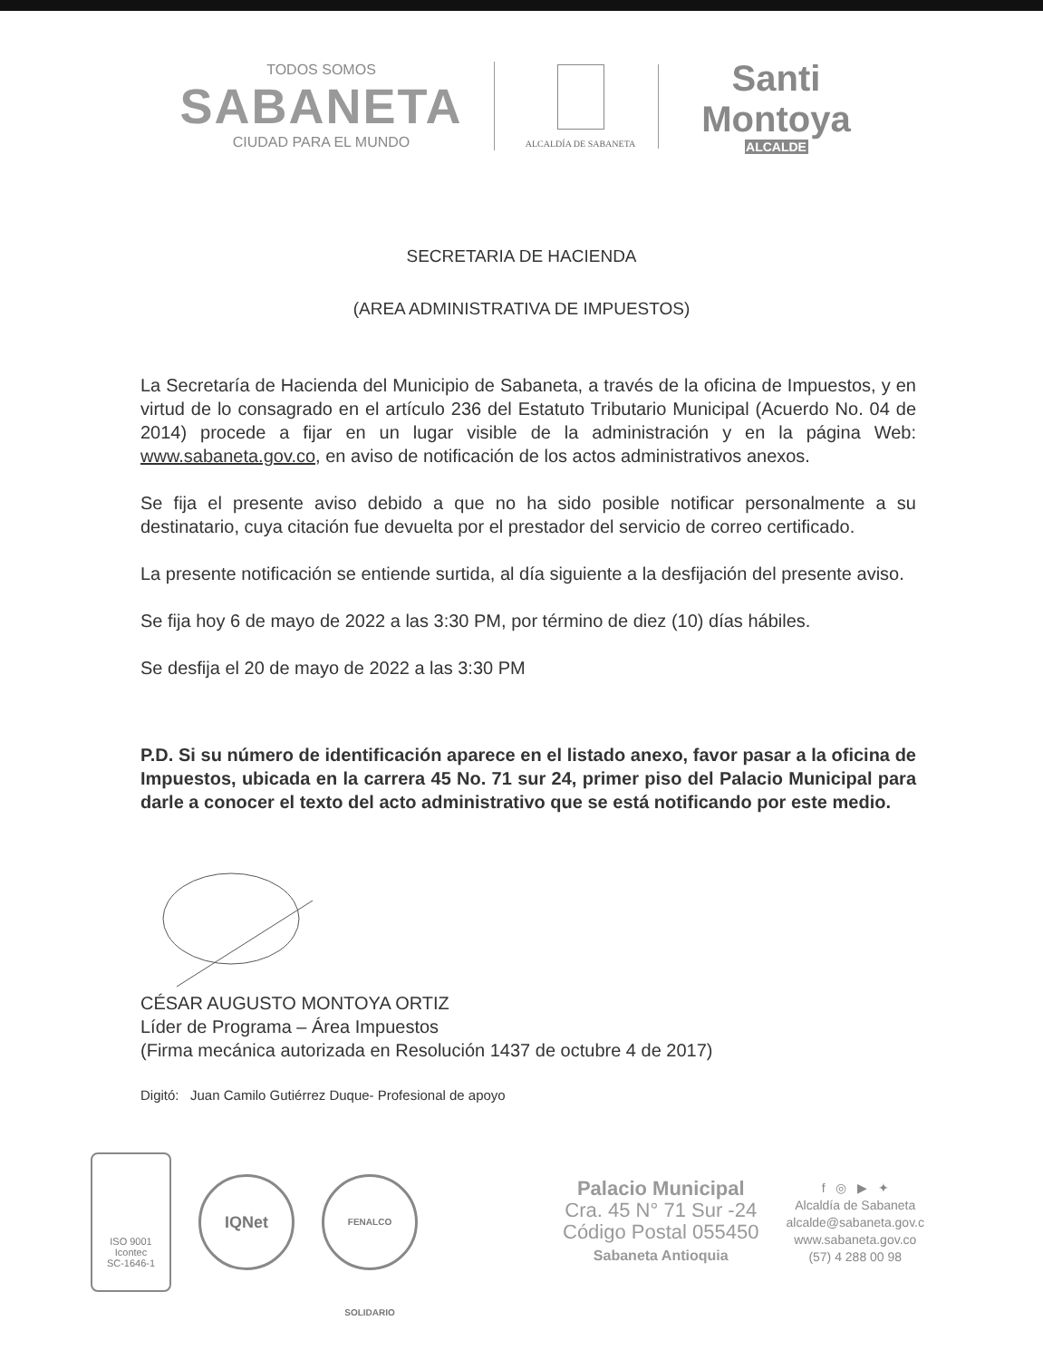TODOS SOMOS
SABANETA
CIUDAD PARA EL MUNDO
ALCALDÍA DE SABANETA
Santi Montoya
ALCALDE
SECRETARIA DE HACIENDA
(AREA ADMINISTRATIVA DE IMPUESTOS)
La Secretaría de Hacienda del Municipio de Sabaneta, a través de la oficina de Impuestos, y en virtud de lo consagrado en el artículo 236 del Estatuto Tributario Municipal (Acuerdo No. 04 de 2014) procede a fijar en un lugar visible de la administración y en la página Web: www.sabaneta.gov.co, en aviso de notificación de los actos administrativos anexos.
Se fija el presente aviso debido a que no ha sido posible notificar personalmente a su destinatario, cuya citación fue devuelta por el prestador del servicio de correo certificado.
La presente notificación se entiende surtida, al día siguiente a la desfijación del presente aviso.
Se fija hoy 6 de mayo de 2022 a las 3:30 PM, por término de diez (10) días hábiles.
Se desfija el 20 de mayo de 2022 a las 3:30 PM
P.D. Si su número de identificación aparece en el listado anexo, favor pasar a la oficina de Impuestos, ubicada en la carrera 45 No. 71 sur 24, primer piso del Palacio Municipal para darle a conocer el texto del acto administrativo que se está notificando por este medio.
CÉSAR AUGUSTO MONTOYA ORTIZ
Líder de Programa – Área Impuestos
(Firma mecánica autorizada en Resolución 1437 de octubre 4 de 2017)
Digitó: Juan Camilo Gutiérrez Duque- Profesional de apoyo
ISO 9001
Icontec
SC-1646-1
IQNet
FENALCO SOLIDARIO
Palacio Municipal
Cra. 45 N° 71 Sur -24
Código Postal 055450
Sabaneta Antioquia
f ◎ ▶ ✦
Alcaldía de Sabaneta
alcalde@sabaneta.gov.c
www.sabaneta.gov.co
(57) 4 288 00 98